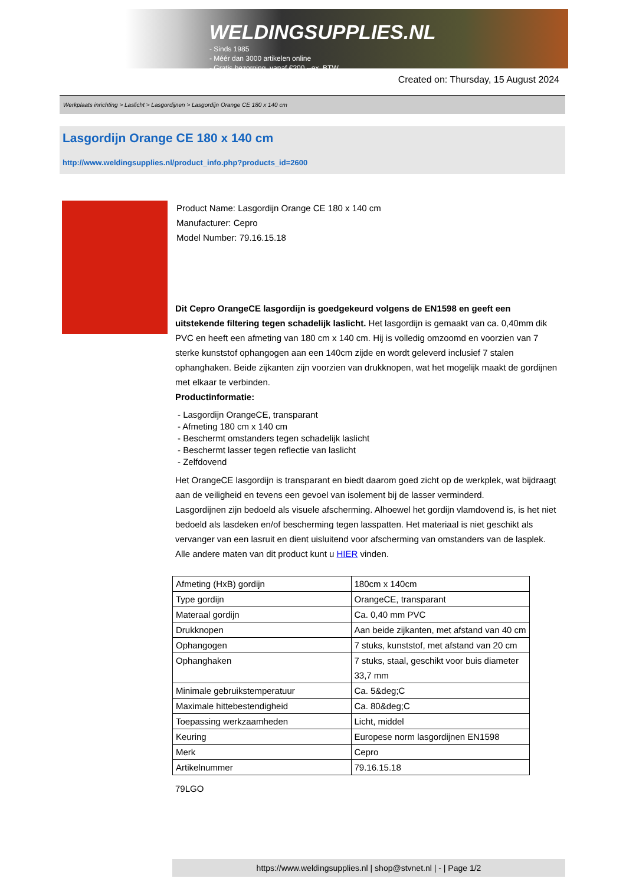WELDINGSUPPLIES.NL
- Sinds 1985
- Méér dan 3000 artikelen online
- Gratis bezorging, vanaf €200,--ex. BTW
Created on: Thursday, 15 August 2024
Werkplaats inrichting > Laslicht > Lasgordijnen > Lasgordijn Orange CE 180 x 140 cm
Lasgordijn Orange CE 180 x 140 cm
http://www.weldingsupplies.nl/product_info.php?products_id=2600
Product Name: Lasgordijn Orange CE 180 x 140 cm
Manufacturer: Cepro
Model Number: 79.16.15.18
Dit Cepro OrangeCE lasgordijn is goedgekeurd volgens de EN1598 en geeft een uitstekende filtering tegen schadelijk laslicht. Het lasgordijn is gemaakt van ca. 0,40mm dik PVC en heeft een afmeting van 180 cm x 140 cm. Hij is volledig omzoomd en voorzien van 7 sterke kunststof ophangogen aan een 140cm zijde en wordt geleverd inclusief 7 stalen ophanghaken. Beide zijkanten zijn voorzien van drukknopen, wat het mogelijk maakt de gordijnen met elkaar te verbinden.
Productinformatie:
- Lasgordijn OrangeCE, transparant
- Afmeting 180 cm x 140 cm
- Beschermt omstanders tegen schadelijk laslicht
- Beschermt lasser tegen reflectie van laslicht
- Zelfdovend
Het OrangeCE lasgordijn is transparant en biedt daarom goed zicht op de werkplek, wat bijdraagt aan de veiligheid en tevens een gevoel van isolement bij de lasser verminderd.
Lasgordijnen zijn bedoeld als visuele afscherming. Alhoewel het gordijn vlamdovend is, is het niet bedoeld als lasdeken en/of bescherming tegen lasspatten. Het materiaal is niet geschikt als vervanger van een lasruit en dient uisluitend voor afscherming van omstanders van de lasplek.
Alle andere maten van dit product kunt u HIER vinden.
| Afmeting (HxB) gordijn | 180cm x 140cm |
| Type gordijn | OrangeCE, transparant |
| Materaal gordijn | Ca. 0,40 mm PVC |
| Drukknopen | Aan beide zijkanten, met afstand van 40 cm |
| Ophangogen | 7 stuks, kunststof, met afstand van 20 cm |
| Ophanghaken | 7 stuks, staal, geschikt voor buis diameter 33,7 mm |
| Minimale gebruikstemperatuur | Ca. 5&deg;C |
| Maximale hittebestendigheid | Ca. 80&deg;C |
| Toepassing werkzaamheden | Licht, middel |
| Keuring | Europese norm lasgordijnen EN1598 |
| Merk | Cepro |
| Artikelnummer | 79.16.15.18 |
79LGO
https://www.weldingsupplies.nl | shop@stvnet.nl | - | Page 1/2